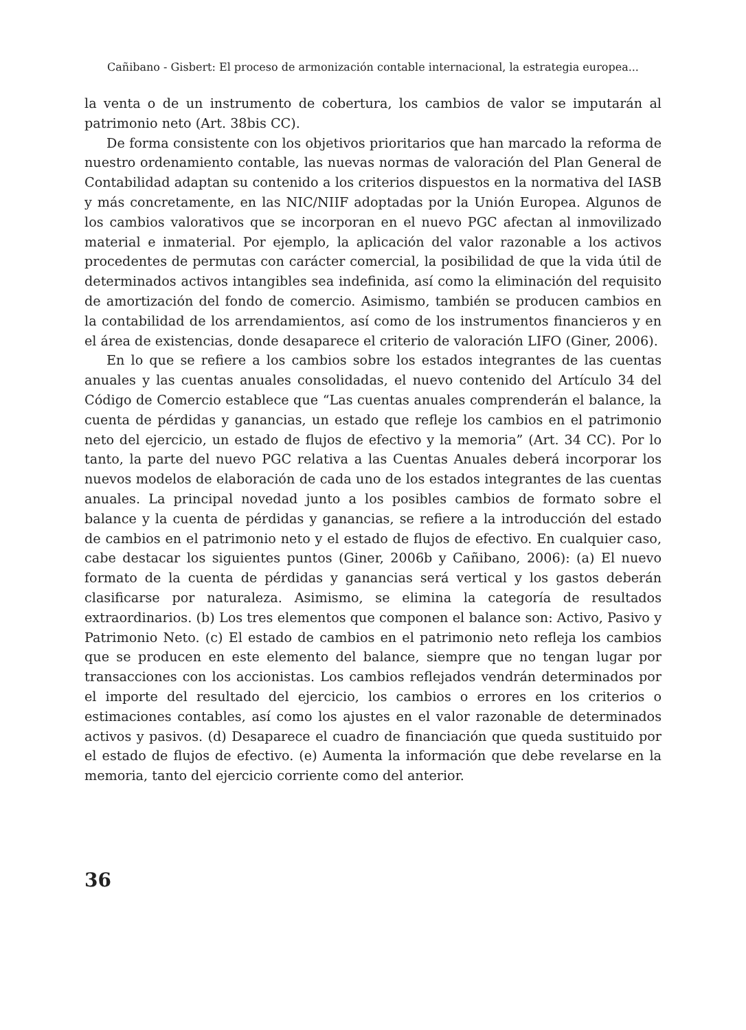Cañibano - Gisbert: El proceso de armonización contable internacional, la estrategia europea...
la venta o de un instrumento de cobertura, los cambios de valor se imputarán al patrimonio neto (Art. 38bis CC).
De forma consistente con los objetivos prioritarios que han marcado la reforma de nuestro ordenamiento contable, las nuevas normas de valoración del Plan General de Contabilidad adaptan su contenido a los criterios dispuestos en la normativa del IASB y más concretamente, en las NIC/NIIF adoptadas por la Unión Europea. Algunos de los cambios valorativos que se incorporan en el nuevo PGC afectan al inmovilizado material e inmaterial. Por ejemplo, la aplicación del valor razonable a los activos procedentes de permutas con carácter comercial, la posibilidad de que la vida útil de determinados activos intangibles sea indefinida, así como la eliminación del requisito de amortización del fondo de comercio. Asimismo, también se producen cambios en la contabilidad de los arrendamientos, así como de los instrumentos financieros y en el área de existencias, donde desaparece el criterio de valoración LIFO (Giner, 2006).
En lo que se refiere a los cambios sobre los estados integrantes de las cuentas anuales y las cuentas anuales consolidadas, el nuevo contenido del Artículo 34 del Código de Comercio establece que “Las cuentas anuales comprenderán el balance, la cuenta de pérdidas y ganancias, un estado que refleje los cambios en el patrimonio neto del ejercicio, un estado de flujos de efectivo y la memoria” (Art. 34 CC). Por lo tanto, la parte del nuevo PGC relativa a las Cuentas Anuales deberá incorporar los nuevos modelos de elaboración de cada uno de los estados integrantes de las cuentas anuales. La principal novedad junto a los posibles cambios de formato sobre el balance y la cuenta de pérdidas y ganancias, se refiere a la introducción del estado de cambios en el patrimonio neto y el estado de flujos de efectivo. En cualquier caso, cabe destacar los siguientes puntos (Giner, 2006b y Cañibano, 2006): (a) El nuevo formato de la cuenta de pérdidas y ganancias será vertical y los gastos deberán clasificarse por naturaleza. Asimismo, se elimina la categoría de resultados extraordinarios. (b) Los tres elementos que componen el balance son: Activo, Pasivo y Patrimonio Neto. (c) El estado de cambios en el patrimonio neto refleja los cambios que se producen en este elemento del balance, siempre que no tengan lugar por transacciones con los accionistas. Los cambios reflejados vendrán determinados por el importe del resultado del ejercicio, los cambios o errores en los criterios o estimaciones contables, así como los ajustes en el valor razonable de determinados activos y pasivos. (d) Desaparece el cuadro de financiación que queda sustituido por el estado de flujos de efectivo. (e) Aumenta la información que debe revelarse en la memoria, tanto del ejercicio corriente como del anterior.
36